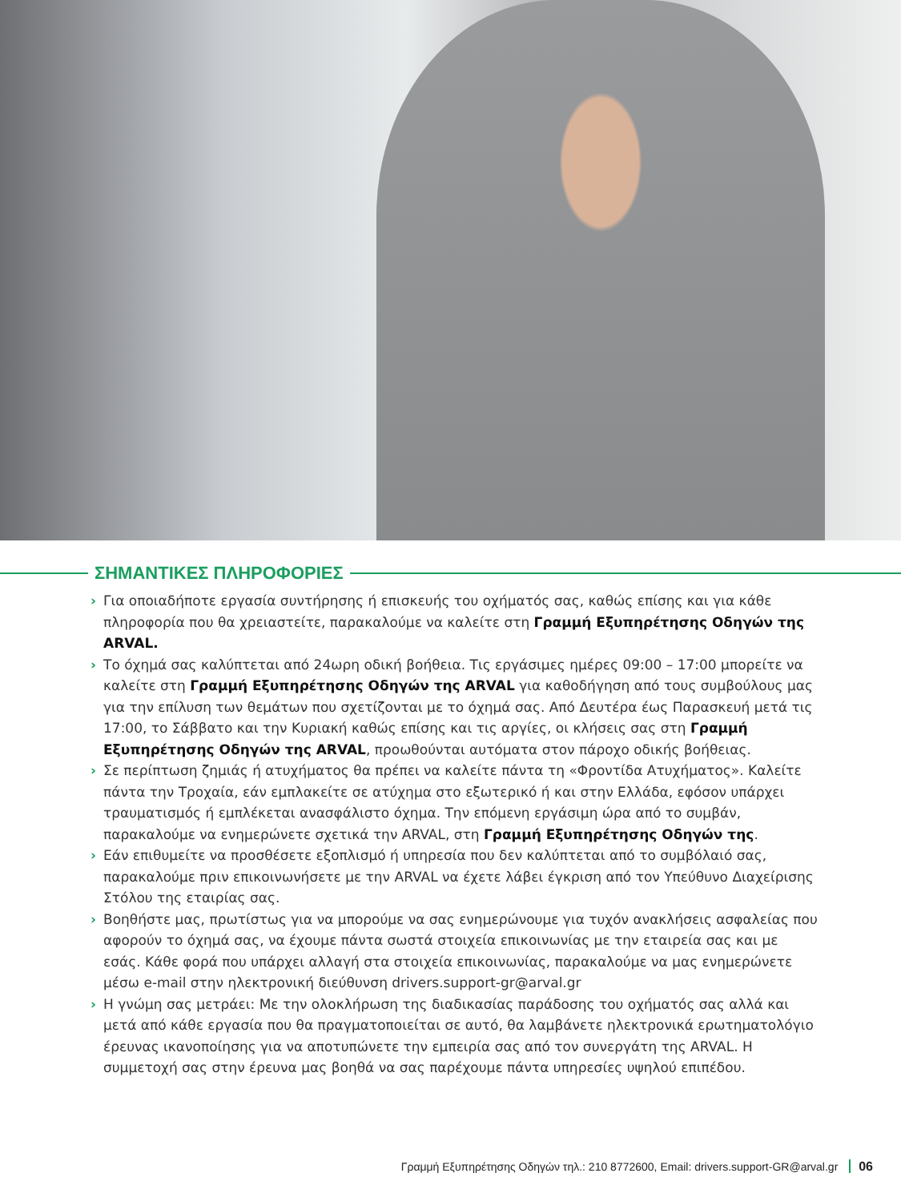ΣΗΜΑΝΤΙΚΕΣ ΠΛΗΡΟΦΟΡΙΕΣ
› Για οποιαδήποτε εργασία συντήρησης ή επισκευής του οχήματός σας, καθώς επίσης και για κάθε πληροφορία που θα χρειαστείτε, παρακαλούμε να καλείτε στη Γραμμή Εξυπηρέτησης Οδηγών της ARVAL.
› Το όχημά σας καλύπτεται από 24ωρη οδική βοήθεια. Τις εργάσιμες ημέρες 09:00 – 17:00 μπορείτε να καλείτε στη Γραμμή Εξυπηρέτησης Οδηγών της ARVAL για καθοδήγηση από τους συμβούλους μας για την επίλυση των θεμάτων που σχετίζονται με το όχημά σας. Από Δευτέρα έως Παρασκευή μετά τις 17:00, το Σάββατο και την Κυριακή καθώς επίσης και τις αργίες, οι κλήσεις σας στη Γραμμή Εξυπηρέτησης Οδηγών της ARVAL, προωθούνται αυτόματα στον πάροχο οδικής βοήθειας.
› Σε περίπτωση ζημιάς ή ατυχήματος θα πρέπει να καλείτε πάντα τη «Φροντίδα Ατυχήματος». Καλείτε πάντα την Τροχαία, εάν εμπλακείτε σε ατύχημα στο εξωτερικό ή και στην Ελλάδα, εφόσον υπάρχει τραυματισμός ή εμπλέκεται ανασφάλιστο όχημα. Την επόμενη εργάσιμη ώρα από το συμβάν, παρακαλούμε να ενημερώνετε σχετικά την ARVAL, στη Γραμμή Εξυπηρέτησης Οδηγών της.
› Εάν επιθυμείτε να προσθέσετε εξοπλισμό ή υπηρεσία που δεν καλύπτεται από το συμβόλαιό σας, παρακαλούμε πριν επικοινωνήσετε με την ARVAL να έχετε λάβει έγκριση από τον Υπεύθυνο Διαχείρισης Στόλου της εταιρίας σας.
› Βοηθήστε μας, πρωτίστως για να μπορούμε να σας ενημερώνουμε για τυχόν ανακλήσεις ασφαλείας που αφορούν το όχημά σας, να έχουμε πάντα σωστά στοιχεία επικοινωνίας με την εταιρεία σας και με εσάς. Κάθε φορά που υπάρχει αλλαγή στα στοιχεία επικοινωνίας, παρακαλούμε να μας ενημερώνετε μέσω e-mail στην ηλεκτρονική διεύθυνση drivers.support-gr@arval.gr
› Η γνώμη σας μετράει: Με την ολοκλήρωση της διαδικασίας παράδοσης του οχήματός σας αλλά και μετά από κάθε εργασία που θα πραγματοποιείται σε αυτό, θα λαμβάνετε ηλεκτρονικά ερωτηματολόγιο έρευνας ικανοποίησης για να αποτυπώνετε την εμπειρία σας από τον συνεργάτη της ARVAL. Η συμμετοχή σας στην έρευνα μας βοηθά να σας παρέχουμε πάντα υπηρεσίες υψηλού επιπέδου.
Γραμμή Εξυπηρέτησης Οδηγών τηλ.: 210 8772600, Email: drivers.support-GR@arval.gr 06